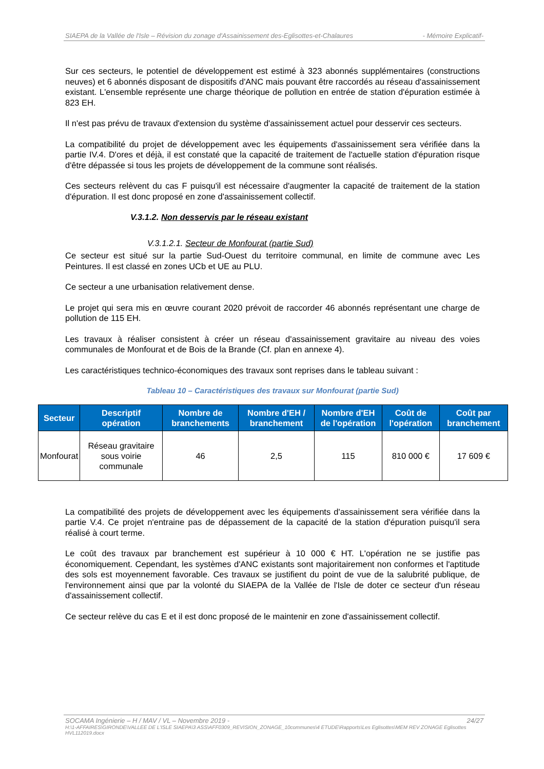SIAEPA de la Vallée de l'Isle – Révision du zonage d'Assainissement des-Eglisottes-et-Chalaures - Mémoire Explicatif-
Sur ces secteurs, le potentiel de développement est estimé à 323 abonnés supplémentaires (constructions neuves) et 6 abonnés disposant de dispositifs d'ANC mais pouvant être raccordés au réseau d'assainissement existant. L'ensemble représente une charge théorique de pollution en entrée de station d'épuration estimée à 823 EH.
Il n'est pas prévu de travaux d'extension du système d'assainissement actuel pour desservir ces secteurs.
La compatibilité du projet de développement avec les équipements d'assainissement sera vérifiée dans la partie IV.4. D'ores et déjà, il est constaté que la capacité de traitement de l'actuelle station d'épuration risque d'être dépassée si tous les projets de développement de la commune sont réalisés.
Ces secteurs relèvent du cas F puisqu'il est nécessaire d'augmenter la capacité de traitement de la station d'épuration. Il est donc proposé en zone d'assainissement collectif.
V.3.1.2. Non desservis par le réseau existant
V.3.1.2.1. Secteur de Monfourat (partie Sud)
Ce secteur est situé sur la partie Sud-Ouest du territoire communal, en limite de commune avec Les Peintures. Il est classé en zones UCb et UE au PLU.
Ce secteur a une urbanisation relativement dense.
Le projet qui sera mis en œuvre courant 2020 prévoit de raccorder 46 abonnés représentant une charge de pollution de 115 EH.
Les travaux à réaliser consistent à créer un réseau d'assainissement gravitaire au niveau des voies communales de Monfourat et de Bois de la Brande (Cf. plan en annexe 4).
Les caractéristiques technico-économiques des travaux sont reprises dans le tableau suivant :
Tableau 10 – Caractéristiques des travaux sur Monfourat (partie Sud)
| Secteur | Descriptif opération | Nombre de branchements | Nombre d'EH / branchement | Nombre d'EH de l'opération | Coût de l'opération | Coût par branchement |
| --- | --- | --- | --- | --- | --- | --- |
| Monfourat | Réseau gravitaire sous voirie communale | 46 | 2,5 | 115 | 810 000 € | 17 609 € |
La compatibilité des projets de développement avec les équipements d'assainissement sera vérifiée dans la partie V.4. Ce projet n'entraine pas de dépassement de la capacité de la station d'épuration puisqu'il sera réalisé à court terme.
Le coût des travaux par branchement est supérieur à 10 000 € HT. L'opération ne se justifie pas économiquement. Cependant, les systèmes d'ANC existants sont majoritairement non conformes et l'aptitude des sols est moyennement favorable. Ces travaux se justifient du point de vue de la salubrité publique, de l'environnement ainsi que par la volonté du SIAEPA de la Vallée de l'Isle de doter ce secteur d'un réseau d'assainissement collectif.
Ce secteur relève du cas E et il est donc proposé de le maintenir en zone d'assainissement collectif.
SOCAMA Ingénierie – H / MAV / VL – Novembre 2019 - 24/27
H:\1-AFFAIRES\GIRONDE\VALLEE DE L'ISLE SIAEPA\3 ASS\AFF0309_REVISION_ZONAGE_10communes\4 ETUDE\Rapports\Les Eglisottes\MEM REV ZONAGE Eglisottes HVL112019.docx